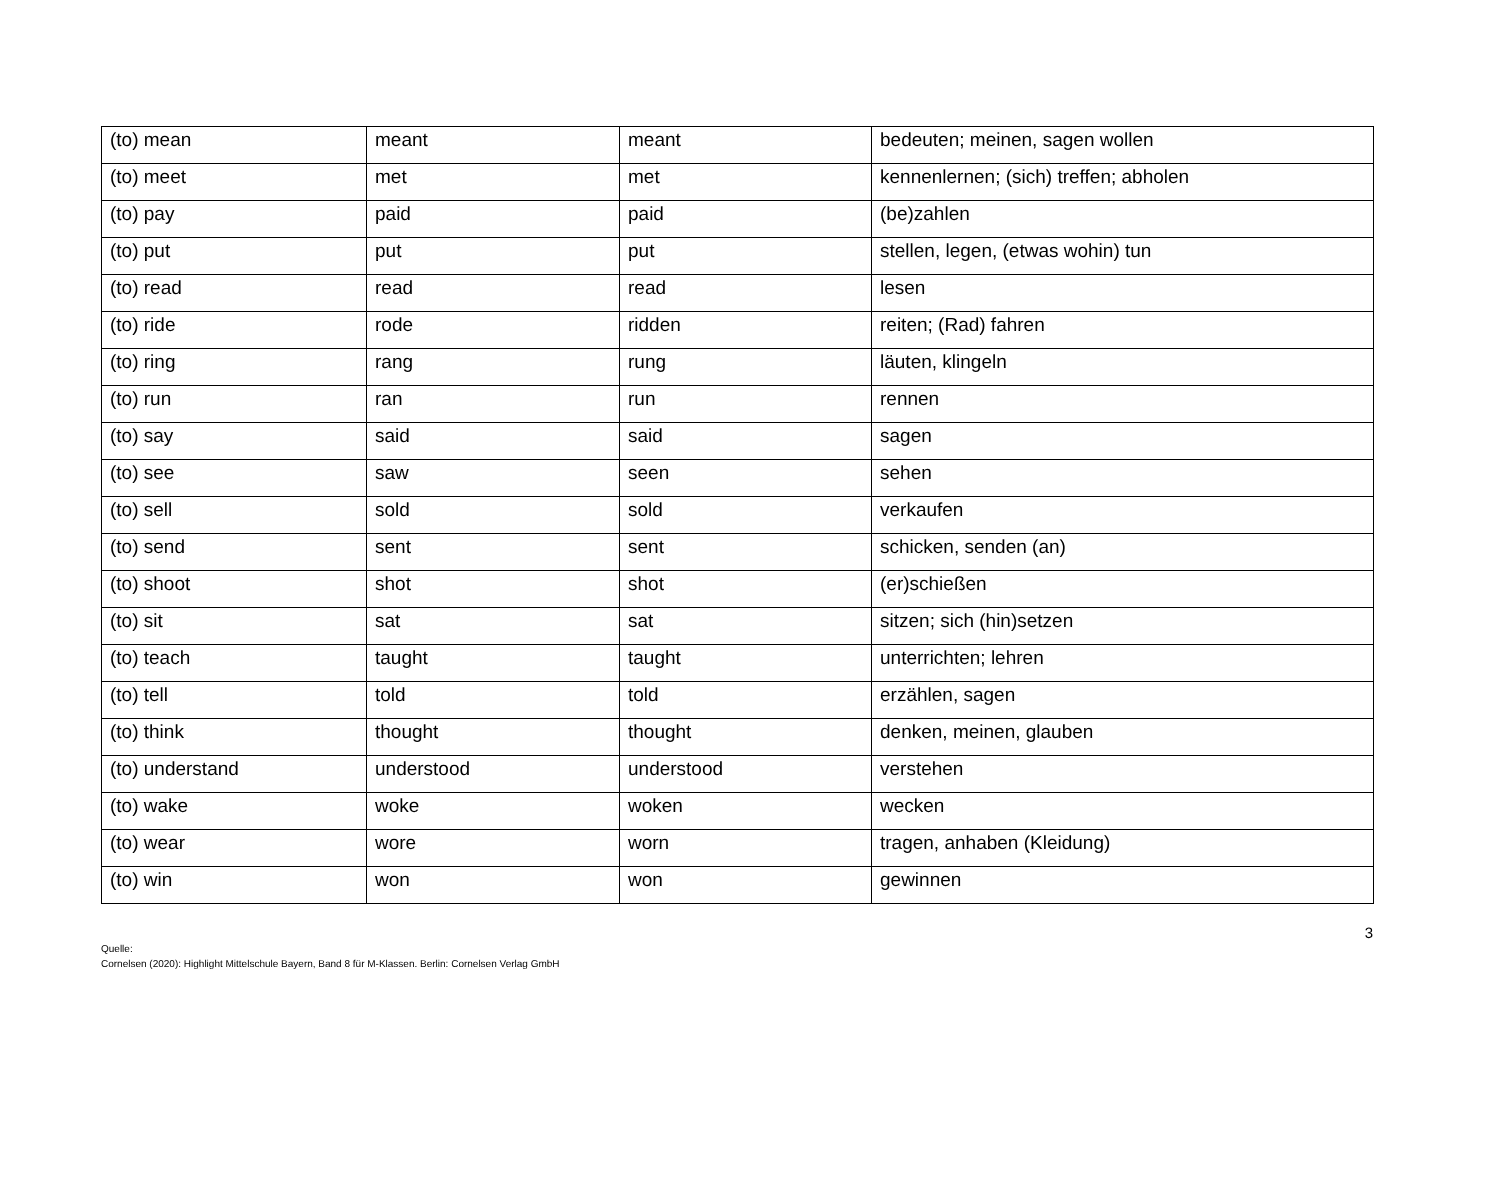| (to) mean | meant | meant | bedeuten; meinen, sagen wollen |
| (to) meet | met | met | kennenlernen; (sich) treffen; abholen |
| (to) pay | paid | paid | (be)zahlen |
| (to) put | put | put | stellen, legen, (etwas wohin) tun |
| (to) read | read | read | lesen |
| (to) ride | rode | ridden | reiten; (Rad) fahren |
| (to) ring | rang | rung | läuten, klingeln |
| (to) run | ran | run | rennen |
| (to) say | said | said | sagen |
| (to) see | saw | seen | sehen |
| (to) sell | sold | sold | verkaufen |
| (to) send | sent | sent | schicken, senden (an) |
| (to) shoot | shot | shot | (er)schießen |
| (to) sit | sat | sat | sitzen; sich (hin)setzen |
| (to) teach | taught | taught | unterrichten; lehren |
| (to) tell | told | told | erzählen, sagen |
| (to) think | thought | thought | denken, meinen, glauben |
| (to) understand | understood | understood | verstehen |
| (to) wake | woke | woken | wecken |
| (to) wear | wore | worn | tragen, anhaben (Kleidung) |
| (to) win | won | won | gewinnen |
3
Quelle:
Cornelsen (2020): Highlight Mittelschule Bayern, Band 8 für M-Klassen. Berlin: Cornelsen Verlag GmbH